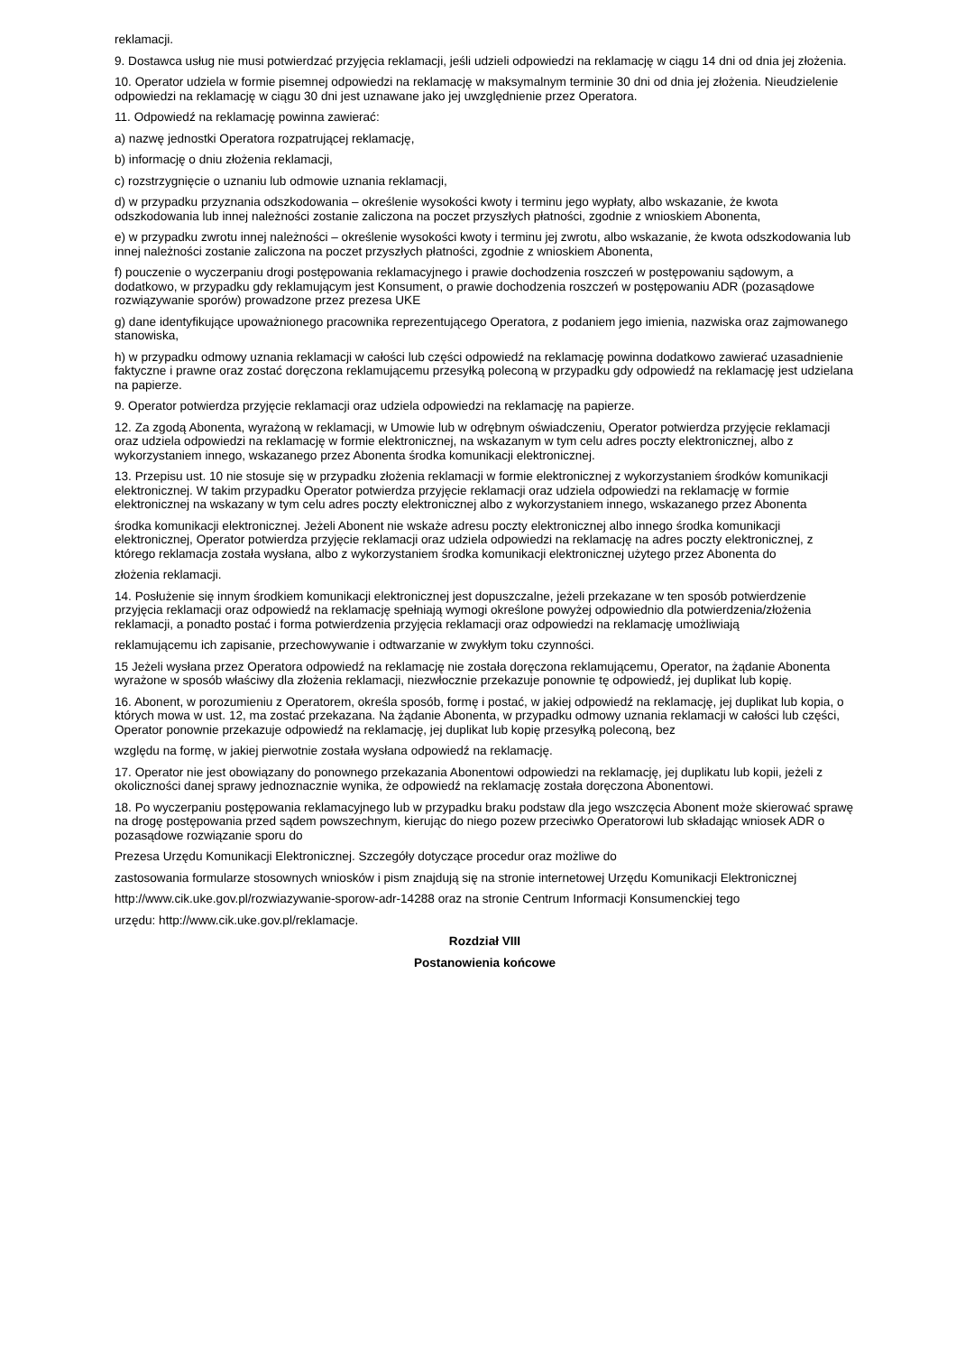reklamacji.
9. Dostawca usług nie musi potwierdzać przyjęcia reklamacji, jeśli udzieli odpowiedzi na reklamację w ciągu 14 dni od dnia jej złożenia.
10. Operator udziela w formie pisemnej odpowiedzi na reklamację w maksymalnym terminie 30 dni od dnia jej złożenia. Nieudzielenie odpowiedzi na reklamację w ciągu 30 dni jest uznawane jako jej uwzględnienie przez Operatora.
11. Odpowiedź na reklamację powinna zawierać:
a) nazwę jednostki Operatora rozpatrującej reklamację,
b) informację o dniu złożenia reklamacji,
c) rozstrzygnięcie o uznaniu lub odmowie uznania reklamacji,
d) w przypadku przyznania odszkodowania – określenie wysokości kwoty i terminu jego wypłaty, albo wskazanie, że kwota odszkodowania lub innej należności zostanie zaliczona na poczet przyszłych płatności, zgodnie z wnioskiem Abonenta,
e) w przypadku zwrotu innej należności – określenie wysokości kwoty i terminu jej zwrotu, albo wskazanie, że kwota odszkodowania lub innej należności zostanie zaliczona na poczet przyszłych płatności, zgodnie z wnioskiem Abonenta,
f) pouczenie o wyczerpaniu drogi postępowania reklamacyjnego i prawie dochodzenia roszczeń w postępowaniu sądowym, a dodatkowo, w przypadku gdy reklamującym jest Konsument, o prawie dochodzenia roszczeń w postępowaniu ADR (pozasądowe rozwiązywanie sporów) prowadzone przez prezesa UKE
g) dane identyfikujące upoważnionego pracownika reprezentującego Operatora, z podaniem jego imienia, nazwiska oraz zajmowanego stanowiska,
h) w przypadku odmowy uznania reklamacji w całości lub części odpowiedź na reklamację powinna dodatkowo zawierać uzasadnienie faktyczne i prawne oraz zostać doręczona reklamującemu przesyłką poleconą w przypadku gdy odpowiedź na reklamację jest udzielana na papierze.
9. Operator potwierdza przyjęcie reklamacji oraz udziela odpowiedzi na reklamację na papierze.
12. Za zgodą Abonenta, wyrażoną w reklamacji, w Umowie lub w odrębnym oświadczeniu, Operator potwierdza przyjęcie reklamacji oraz udziela odpowiedzi na reklamację w formie elektronicznej, na wskazanym w tym celu adres poczty elektronicznej, albo z wykorzystaniem innego, wskazanego przez Abonenta środka komunikacji elektronicznej.
13. Przepisu ust. 10 nie stosuje się w przypadku złożenia reklamacji w formie elektronicznej z wykorzystaniem środków komunikacji elektronicznej. W takim przypadku Operator potwierdza przyjęcie reklamacji oraz udziela odpowiedzi na reklamację w formie elektronicznej na wskazany w tym celu adres poczty elektronicznej albo z wykorzystaniem innego, wskazanego przez Abonenta
środka komunikacji elektronicznej. Jeżeli Abonent nie wskaże adresu poczty elektronicznej albo innego środka komunikacji elektronicznej, Operator potwierdza przyjęcie reklamacji oraz udziela odpowiedzi na reklamację na adres poczty elektronicznej, z którego reklamacja została wysłana, albo z wykorzystaniem środka komunikacji elektronicznej użytego przez Abonenta do
złożenia reklamacji.
14. Posłużenie się innym środkiem komunikacji elektronicznej jest dopuszczalne, jeżeli przekazane w ten sposób potwierdzenie przyjęcia reklamacji oraz odpowiedź na reklamację spełniają wymogi określone powyżej odpowiednio dla potwierdzenia/złożenia reklamacji, a ponadto postać i forma potwierdzenia przyjęcia reklamacji oraz odpowiedzi na reklamację umożliwiają
reklamującemu ich zapisanie, przechowywanie i odtwarzanie w zwykłym toku czynności.
15 Jeżeli wysłana przez Operatora odpowiedź na reklamację nie została doręczona reklamującemu, Operator, na żądanie Abonenta wyrażone w sposób właściwy dla złożenia reklamacji, niezwłocznie przekazuje ponownie tę odpowiedź, jej duplikat lub kopię.
16. Abonent, w porozumieniu z Operatorem, określa sposób, formę i postać, w jakiej odpowiedź na reklamację, jej duplikat lub kopia, o których mowa w ust. 12, ma zostać przekazana. Na żądanie Abonenta, w przypadku odmowy uznania reklamacji w całości lub części, Operator ponownie przekazuje odpowiedź na reklamację, jej duplikat lub kopię przesyłką poleconą, bez
względu na formę, w jakiej pierwotnie została wysłana odpowiedź na reklamację.
17. Operator nie jest obowiązany do ponownego przekazania Abonentowi odpowiedzi na reklamację, jej duplikatu lub kopii, jeżeli z okoliczności danej sprawy jednoznacznie wynika, że odpowiedź na reklamację została doręczona Abonentowi.
18. Po wyczerpaniu postępowania reklamacyjnego lub w przypadku braku podstaw dla jego wszczęcia Abonent może skierować sprawę na drogę postępowania przed sądem powszechnym, kierując do niego pozew przeciwko Operatorowi lub składając wniosek ADR o pozasądowe rozwiązanie sporu do
Prezesa Urzędu Komunikacji Elektronicznej. Szczegóły dotyczące procedur oraz możliwe do
zastosowania formularze stosownych wniosków i pism znajdują się na stronie internetowej Urzędu Komunikacji Elektronicznej
http://www.cik.uke.gov.pl/rozwiazywanie-sporow-adr-14288 oraz na stronie Centrum Informacji Konsumenckiej tego
urzędu: http://www.cik.uke.gov.pl/reklamacje.
Rozdział VIII
Postanowienia końcowe